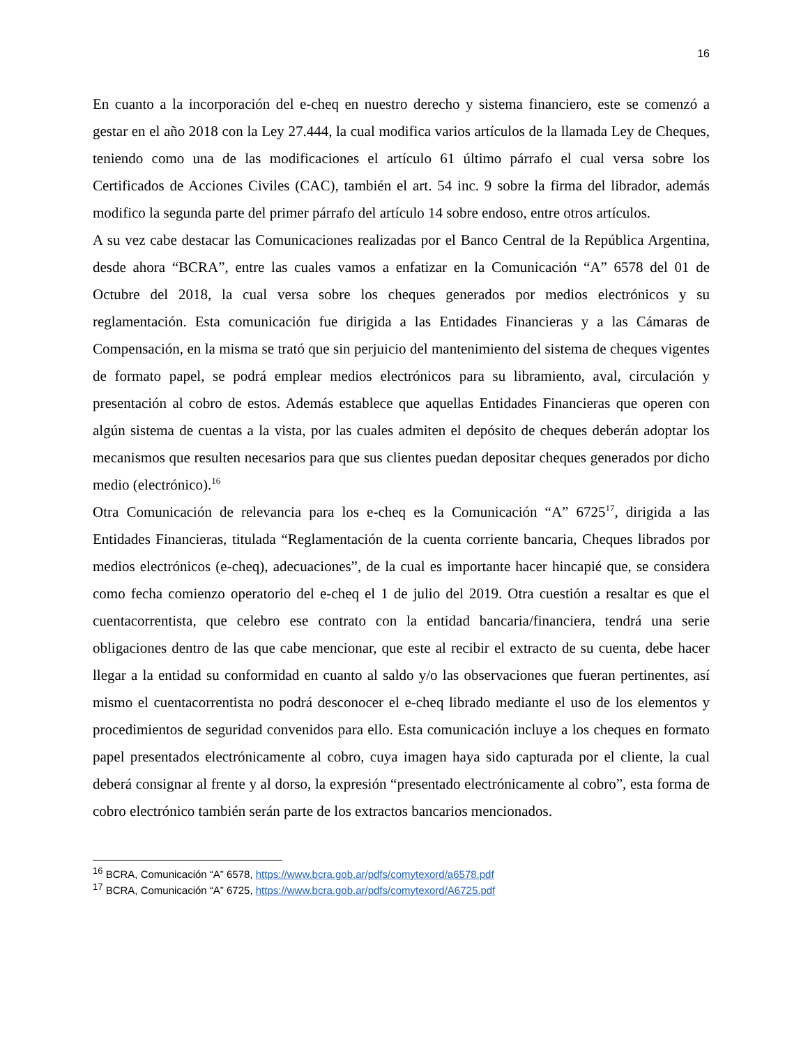16
En cuanto a la incorporación del e-cheq en nuestro derecho y sistema financiero, este se comenzó a gestar en el año 2018 con la Ley 27.444, la cual modifica varios artículos de la llamada Ley de Cheques, teniendo como una de las modificaciones el artículo 61 último párrafo el cual versa sobre los Certificados de Acciones Civiles (CAC), también el art. 54 inc. 9 sobre la firma del librador, además modifico la segunda parte del primer párrafo del artículo 14 sobre endoso, entre otros artículos.
A su vez cabe destacar las Comunicaciones realizadas por el Banco Central de la República Argentina, desde ahora “BCRA”, entre las cuales vamos a enfatizar en la Comunicación “A” 6578 del 01 de Octubre del 2018, la cual versa sobre los cheques generados por medios electrónicos y su reglamentación. Esta comunicación fue dirigida a las Entidades Financieras y a las Cámaras de Compensación, en la misma se trató que sin perjuicio del mantenimiento del sistema de cheques vigentes de formato papel, se podrá emplear medios electrónicos para su libramiento, aval, circulación y presentación al cobro de estos. Además establece que aquellas Entidades Financieras que operen con algún sistema de cuentas a la vista, por las cuales admiten el depósito de cheques deberán adoptar los mecanismos que resulten necesarios para que sus clientes puedan depositar cheques generados por dicho medio (electrónico).<sup>16</sup>
Otra Comunicación de relevancia para los e-cheq es la Comunicación “A” 6725<sup>17</sup>, dirigida a las Entidades Financieras, titulada “Reglamentación de la cuenta corriente bancaria, Cheques librados por medios electrónicos (e-cheq), adecuaciones”, de la cual es importante hacer hincapié que, se considera como fecha comienzo operatorio del e-cheq el 1 de julio del 2019. Otra cuestión a resaltar es que el cuentacorrentista, que celebro ese contrato con la entidad bancaria/financiera, tendrá una serie obligaciones dentro de las que cabe mencionar, que este al recibir el extracto de su cuenta, debe hacer llegar a la entidad su conformidad en cuanto al saldo y/o las observaciones que fueran pertinentes, así mismo el cuentacorrentista no podrá desconocer el e-cheq librado mediante el uso de los elementos y procedimientos de seguridad convenidos para ello. Esta comunicación incluye a los cheques en formato papel presentados electrónicamente al cobro, cuya imagen haya sido capturada por el cliente, la cual deberá consignar al frente y al dorso, la expresión “presentado electrónicamente al cobro”, esta forma de cobro electrónico también serán parte de los extractos bancarios mencionados.
<sup>16</sup> BCRA, Comunicación “A” 6578, https://www.bcra.gob.ar/pdfs/comytexord/a6578.pdf
<sup>17</sup> BCRA, Comunicación “A” 6725, https://www.bcra.gob.ar/pdfs/comytexord/A6725.pdf